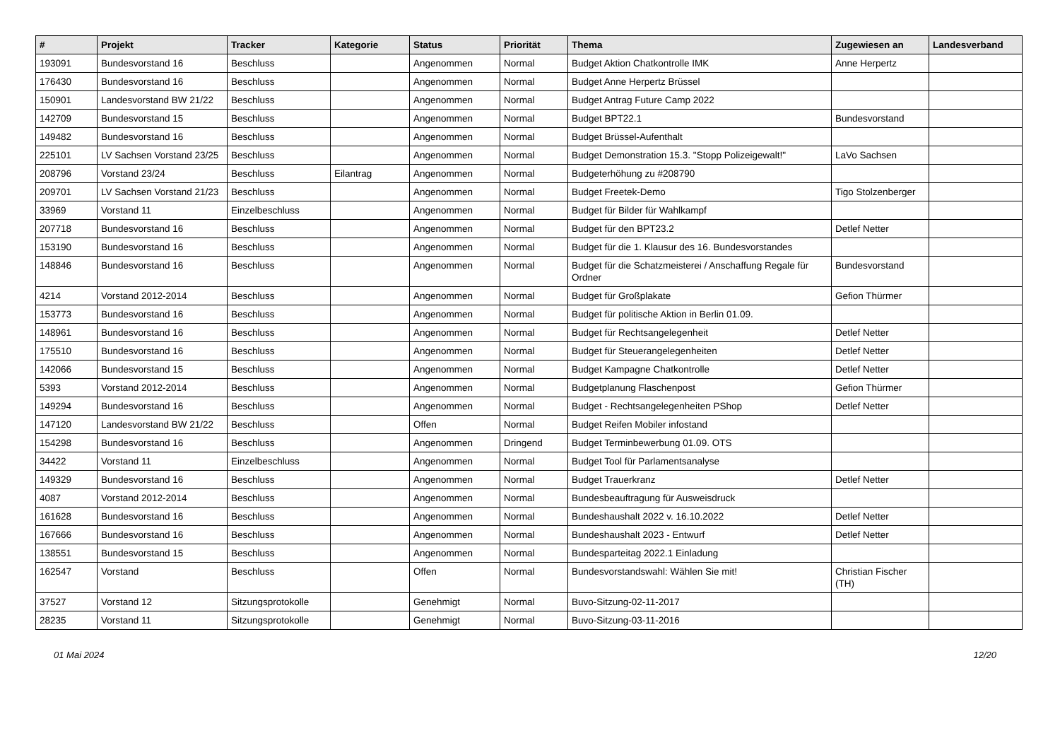| # | Projekt | Tracker | Kategorie | Status | Priorität | Thema | Zugewiesen an | Landesverband |
| --- | --- | --- | --- | --- | --- | --- | --- | --- |
| 193091 | Bundesvorstand 16 | Beschluss | | Angenommen | Normal | Budget Aktion Chatkontrolle IMK | Anne Herpertz | |
| 176430 | Bundesvorstand 16 | Beschluss | | Angenommen | Normal | Budget Anne Herpertz Brüssel | | |
| 150901 | Landesvorstand BW 21/22 | Beschluss | | Angenommen | Normal | Budget Antrag Future Camp 2022 | | |
| 142709 | Bundesvorstand 15 | Beschluss | | Angenommen | Normal | Budget BPT22.1 | Bundesvorstand | |
| 149482 | Bundesvorstand 16 | Beschluss | | Angenommen | Normal | Budget Brüssel-Aufenthalt | | |
| 225101 | LV Sachsen Vorstand 23/25 | Beschluss | | Angenommen | Normal | Budget Demonstration 15.3. "Stopp Polizeigewalt!" | LaVo Sachsen | |
| 208796 | Vorstand 23/24 | Beschluss | Eilantrag | Angenommen | Normal | Budgeterhöhung zu #208790 | | |
| 209701 | LV Sachsen Vorstand 21/23 | Beschluss | | Angenommen | Normal | Budget Freetek-Demo | Tigo Stolzenberger | |
| 33969 | Vorstand 11 | Einzelbeschluss | | Angenommen | Normal | Budget für Bilder für Wahlkampf | | |
| 207718 | Bundesvorstand 16 | Beschluss | | Angenommen | Normal | Budget für den BPT23.2 | Detlef Netter | |
| 153190 | Bundesvorstand 16 | Beschluss | | Angenommen | Normal | Budget für die 1. Klausur des 16. Bundesvorstandes | | |
| 148846 | Bundesvorstand 16 | Beschluss | | Angenommen | Normal | Budget für die Schatzmeisterei / Anschaffung Regale für Ordner | Bundesvorstand | |
| 4214 | Vorstand 2012-2014 | Beschluss | | Angenommen | Normal | Budget für Großplakate | Gefion Thürmer | |
| 153773 | Bundesvorstand 16 | Beschluss | | Angenommen | Normal | Budget für politische Aktion in Berlin 01.09. | | |
| 148961 | Bundesvorstand 16 | Beschluss | | Angenommen | Normal | Budget für Rechtsangelegenheit | Detlef Netter | |
| 175510 | Bundesvorstand 16 | Beschluss | | Angenommen | Normal | Budget für Steuerangelegenheiten | Detlef Netter | |
| 142066 | Bundesvorstand 15 | Beschluss | | Angenommen | Normal | Budget Kampagne Chatkontrolle | Detlef Netter | |
| 5393 | Vorstand 2012-2014 | Beschluss | | Angenommen | Normal | Budgetplanung Flaschenpost | Gefion Thürmer | |
| 149294 | Bundesvorstand 16 | Beschluss | | Angenommen | Normal | Budget - Rechtsangelegenheiten PShop | Detlef Netter | |
| 147120 | Landesvorstand BW 21/22 | Beschluss | | Offen | Normal | Budget Reifen Mobiler infostand | | |
| 154298 | Bundesvorstand 16 | Beschluss | | Angenommen | Dringend | Budget Terminbewerbung 01.09. OTS | | |
| 34422 | Vorstand 11 | Einzelbeschluss | | Angenommen | Normal | Budget Tool für Parlamentsanalyse | | |
| 149329 | Bundesvorstand 16 | Beschluss | | Angenommen | Normal | Budget Trauerkranz | Detlef Netter | |
| 4087 | Vorstand 2012-2014 | Beschluss | | Angenommen | Normal | Bundesbeauftragung für Ausweisdruck | | |
| 161628 | Bundesvorstand 16 | Beschluss | | Angenommen | Normal | Bundeshaushalt 2022 v. 16.10.2022 | Detlef Netter | |
| 167666 | Bundesvorstand 16 | Beschluss | | Angenommen | Normal | Bundeshaushalt 2023 - Entwurf | Detlef Netter | |
| 138551 | Bundesvorstand 15 | Beschluss | | Angenommen | Normal | Bundesparteitag 2022.1 Einladung | | |
| 162547 | Vorstand | Beschluss | | Offen | Normal | Bundesvorstandswahl: Wählen Sie mit! | Christian Fischer (TH) | |
| 37527 | Vorstand 12 | Sitzungsprotokolle | | Genehmigt | Normal | Buvo-Sitzung-02-11-2017 | | |
| 28235 | Vorstand 11 | Sitzungsprotokolle | | Genehmigt | Normal | Buvo-Sitzung-03-11-2016 | | |
01 Mai 2024 12/20